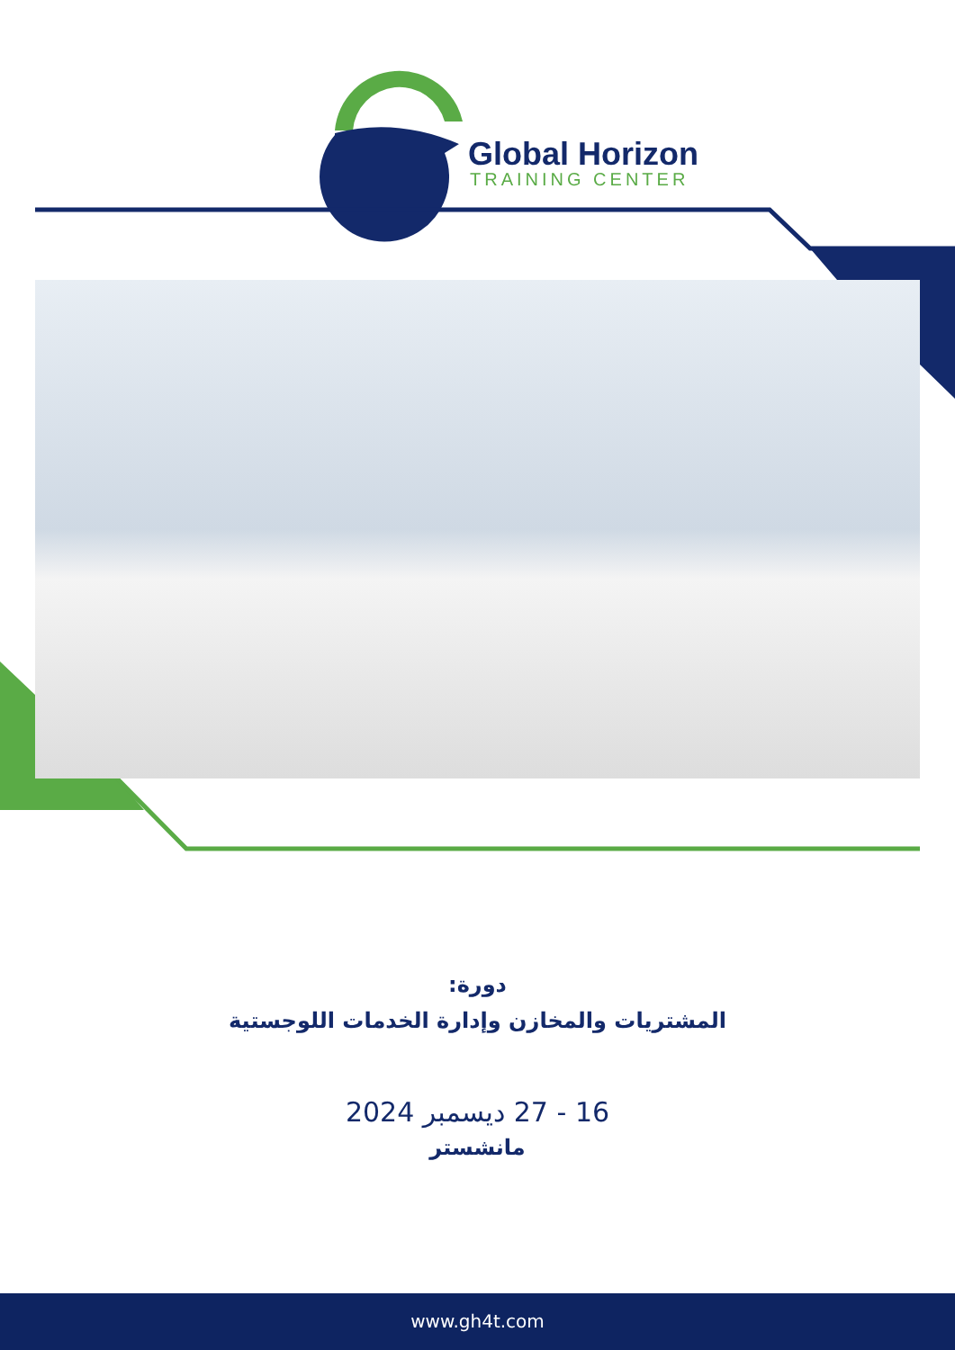Global Horizon
TRAINING CENTER
دورة:
المشتريات والمخازن وإدارة الخدمات اللوجستية
16 - 27 ديسمبر 2024
مانشستر
www.gh4t.com